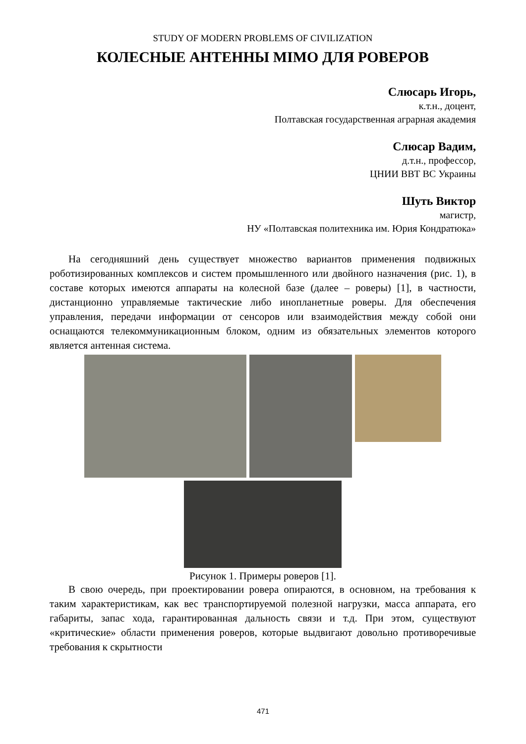STUDY OF MODERN PROBLEMS OF CIVILIZATION
КОЛЕСНЫЕ АНТЕННЫ MIMO ДЛЯ РОВЕРОВ
Слюсарь Игорь,
к.т.н., доцент,
Полтавская государственная аграрная академия
Слюсар Вадим,
д.т.н., профессор,
ЦНИИ ВВТ ВС Украины
Шуть Виктор
магистр,
НУ «Полтавская политехника им. Юрия Кондратюка»
На сегодняшний день существует множество вариантов применения подвижных роботизированных комплексов и систем промышленного или двойного назначения (рис. 1), в составе которых имеются аппараты на колесной базе (далее – роверы) [1], в частности, дистанционно управляемые тактические либо инопланетные роверы. Для обеспечения управления, передачи информации от сенсоров или взаимодействия между собой они оснащаются телекоммуникационным блоком, одним из обязательных элементов которого является антенная система.
Рисунок 1. Примеры роверов [1].
В свою очередь, при проектировании ровера опираются, в основном, на требования к таким характеристикам, как вес транспортируемой полезной нагрузки, масса аппарата, его габариты, запас хода, гарантированная дальность связи и т.д. При этом, существуют «критические» области применения роверов, которые выдвигают довольно противоречивые требования к скрытности
471